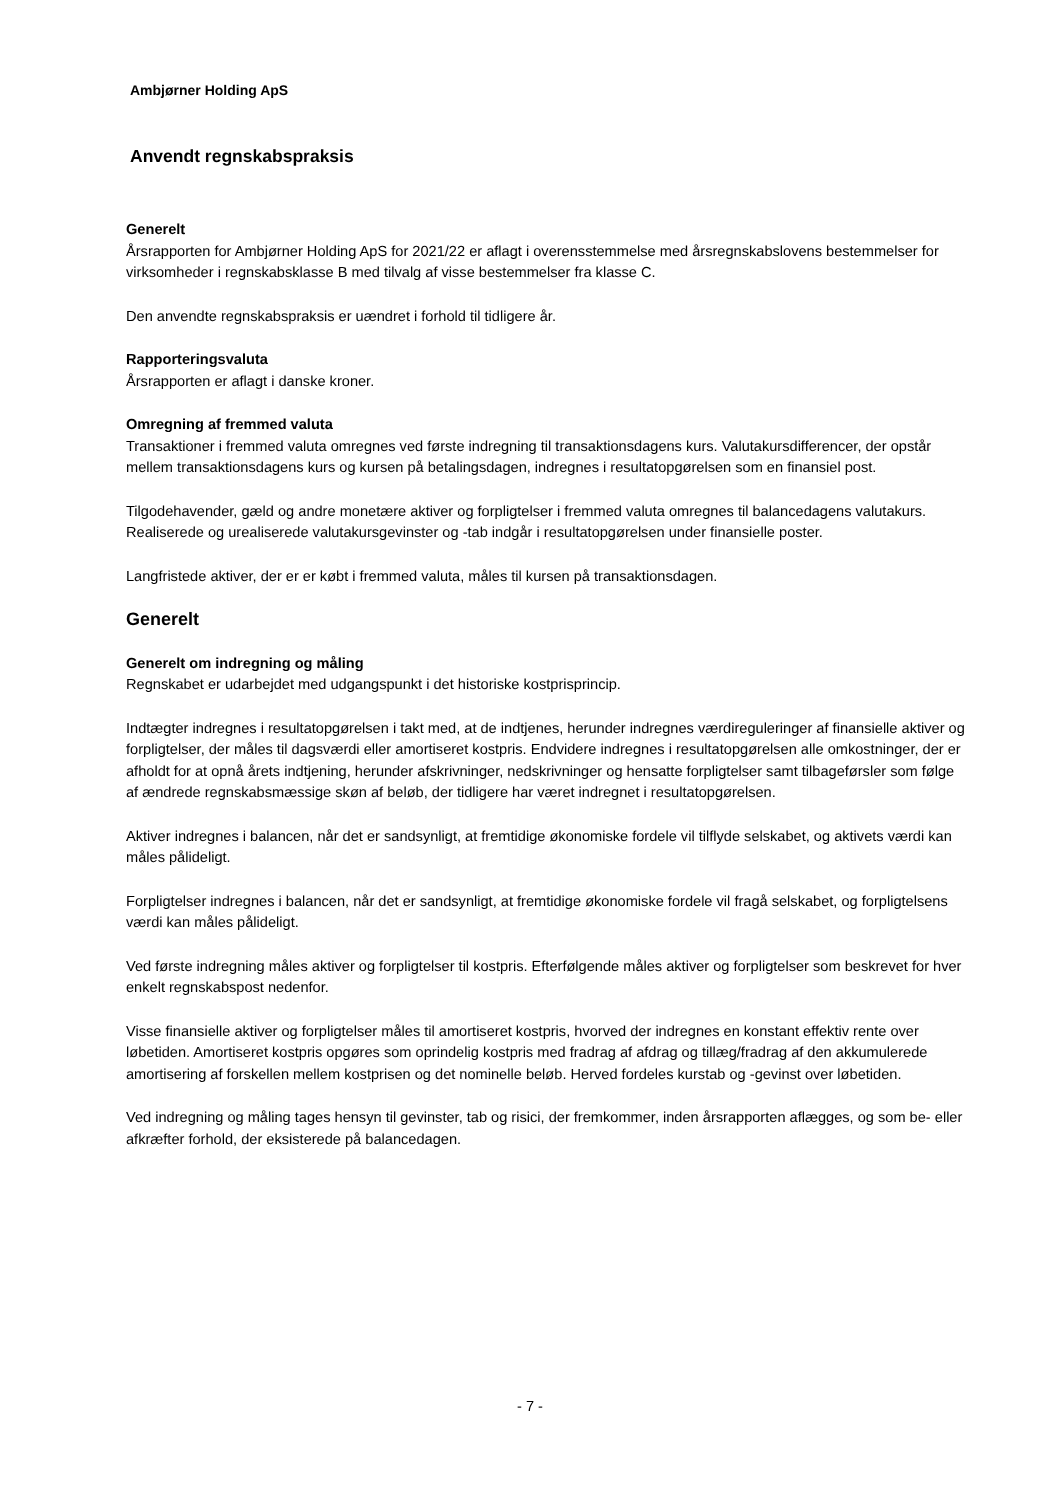Ambjørner Holding ApS
Anvendt regnskabspraksis
Generelt
Årsrapporten for Ambjørner Holding ApS for 2021/22 er aflagt i overensstemmelse med årsregnskabslovens bestemmelser for virksomheder i regnskabsklasse B med tilvalg af visse bestemmelser fra klasse C.
Den anvendte regnskabspraksis er uændret i forhold til tidligere år.
Rapporteringsvaluta
Årsrapporten er aflagt i danske kroner.
Omregning af fremmed valuta
Transaktioner i fremmed valuta omregnes ved første indregning til transaktionsdagens kurs. Valutakursdifferencer, der opstår mellem transaktionsdagens kurs og kursen på betalingsdagen, indregnes i resultatopgørelsen som en finansiel post.
Tilgodehavender, gæld og andre monetære aktiver og forpligtelser i fremmed valuta omregnes til balancedagens valutakurs. Realiserede og urealiserede valutakursgevinster og -tab indgår i resultatopgørelsen under finansielle poster.
Langfristede aktiver, der er er købt i fremmed valuta, måles til kursen på transaktionsdagen.
Generelt
Generelt om indregning og måling
Regnskabet er udarbejdet med udgangspunkt i det historiske kostprisprincip.
Indtægter indregnes i resultatopgørelsen i takt med, at de indtjenes, herunder indregnes værdireguleringer af finansielle aktiver og forpligtelser, der måles til dagsværdi eller amortiseret kostpris. Endvidere indregnes i resultatopgørelsen alle omkostninger, der er afholdt for at opnå årets indtjening, herunder afskrivninger, nedskrivninger og hensatte forpligtelser samt tilbageførsler som følge af ændrede regnskabsmæssige skøn af beløb, der tidligere har været indregnet i resultatopgørelsen.
Aktiver indregnes i balancen, når det er sandsynligt, at fremtidige økonomiske fordele vil tilflyde selskabet, og aktivets værdi kan måles pålideligt.
Forpligtelser indregnes i balancen, når det er sandsynligt, at fremtidige økonomiske fordele vil fragå selskabet, og forpligtelsens værdi kan måles pålideligt.
Ved første indregning måles aktiver og forpligtelser til kostpris. Efterfølgende måles aktiver og forpligtelser som beskrevet for hver enkelt regnskabspost nedenfor.
Visse finansielle aktiver og forpligtelser måles til amortiseret kostpris, hvorved der indregnes en konstant effektiv rente over løbetiden. Amortiseret kostpris opgøres som oprindelig kostpris med fradrag af afdrag og tillæg/fradrag af den akkumulerede amortisering af forskellen mellem kostprisen og det nominelle beløb. Herved fordeles kurstab og -gevinst over løbetiden.
Ved indregning og måling tages hensyn til gevinster, tab og risici, der fremkommer, inden årsrapporten aflægges, og som be- eller afkræfter forhold, der eksisterede på balancedagen.
- 7 -